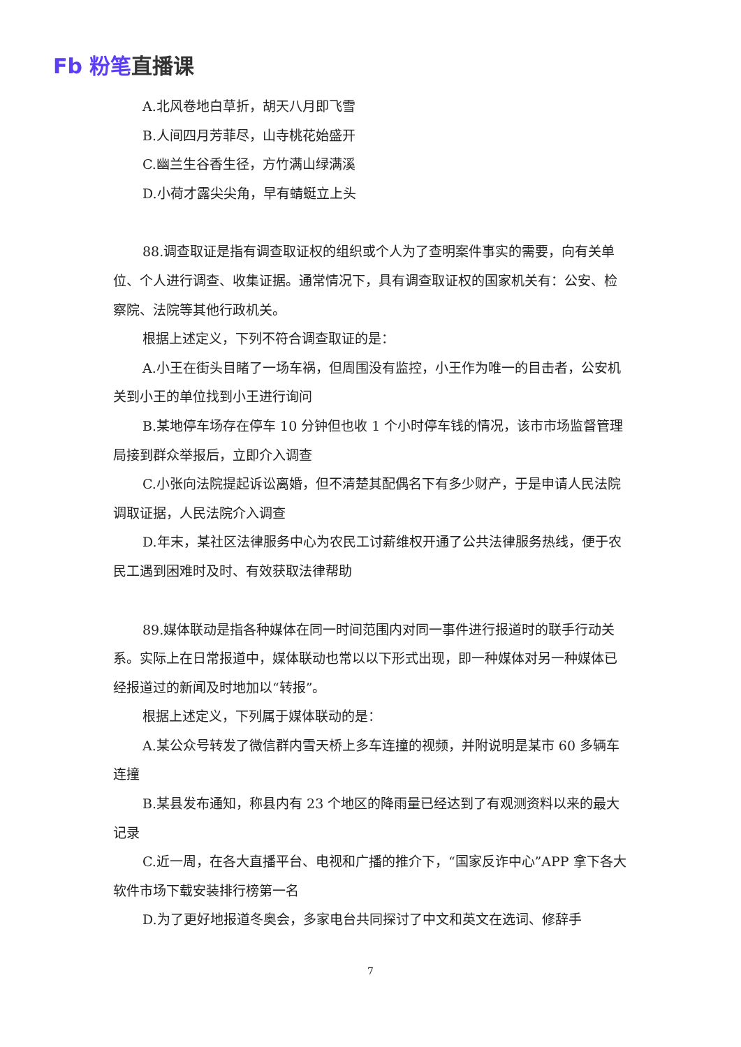Fb 粉笔直播课
A.北风卷地白草折，胡天八月即飞雪
B.人间四月芳菲尽，山寺桃花始盛开
C.幽兰生谷香生径，方竹满山绿满溪
D.小荷才露尖尖角，早有蜻蜓立上头
88.调查取证是指有调查取证权的组织或个人为了查明案件事实的需要，向有关单位、个人进行调查、收集证据。通常情况下，具有调查取证权的国家机关有：公安、检察院、法院等其他行政机关。
根据上述定义，下列不符合调查取证的是：
A.小王在街头目睹了一场车祸，但周围没有监控，小王作为唯一的目击者，公安机关到小王的单位找到小王进行询问
B.某地停车场存在停车 10 分钟但也收 1 个小时停车钱的情况，该市市场监督管理局接到群众举报后，立即介入调查
C.小张向法院提起诉讼离婚，但不清楚其配偶名下有多少财产，于是申请人民法院调取证据，人民法院介入调查
D.年末，某社区法律服务中心为农民工讨薪维权开通了公共法律服务热线，便于农民工遇到困难时及时、有效获取法律帮助
89.媒体联动是指各种媒体在同一时间范围内对同一事件进行报道时的联手行动关系。实际上在日常报道中，媒体联动也常以以下形式出现，即一种媒体对另一种媒体已经报道过的新闻及时地加以“转报”。
根据上述定义，下列属于媒体联动的是：
A.某公众号转发了微信群内雪天桥上多车连撞的视频，并附说明是某市 60 多辆车连撞
B.某县发布通知，称县内有 23 个地区的降雨量已经达到了有观测资料以来的最大记录
C.近一周，在各大直播平台、电视和广播的推介下，“国家反诈中心”APP 拿下各大软件市场下载安装排行榜第一名
D.为了更好地报道冬奥会，多家电台共同探讨了中文和英文在选词、修辞手
7